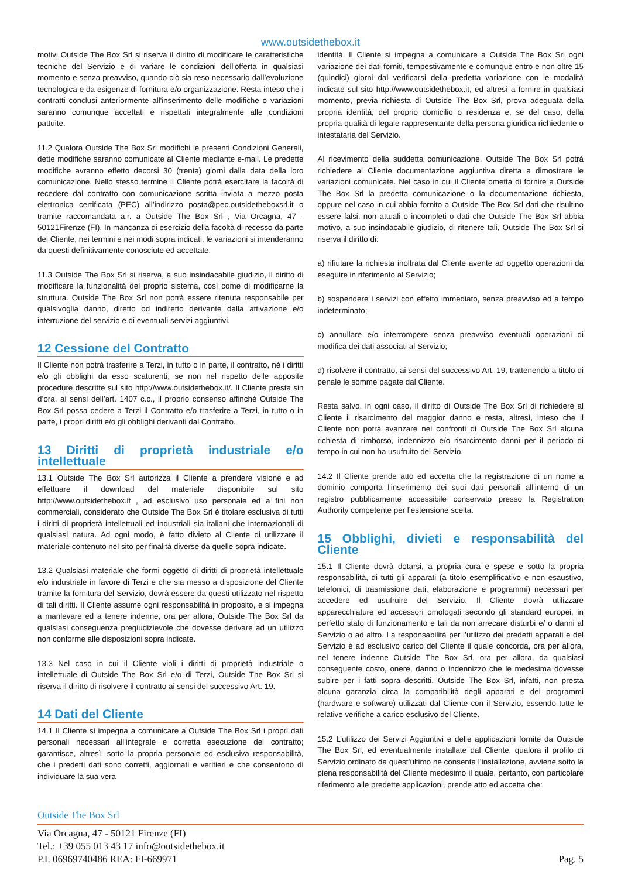www.outsidethebox.it
motivi Outside The Box Srl si riserva il diritto di modificare le caratteristiche tecniche del Servizio e di variare le condizioni dell'offerta in qualsiasi momento e senza preavviso, quando ciò sia reso necessario dall’evoluzione tecnologica e da esigenze di fornitura e/o organizzazione. Resta inteso che i contratti conclusi anteriormente all'inserimento delle modifiche o variazioni saranno comunque accettati e rispettati integralmente alle condizioni pattuite.
11.2 Qualora Outside The Box Srl modifichi le presenti Condizioni Generali, dette modifiche saranno comunicate al Cliente mediante e-mail. Le predette modifiche avranno effetto decorsi 30 (trenta) giorni dalla data della loro comunicazione. Nello stesso termine il Cliente potrà esercitare la facoltà di recedere dal contratto con comunicazione scritta inviata a mezzo posta elettronica certificata (PEC) all’indirizzo posta@pec.outsidetheboxsrl.it o tramite raccomandata a.r. a Outside The Box Srl , Via Orcagna, 47 - 50121Firenze (FI). In mancanza di esercizio della facoltà di recesso da parte del Cliente, nei termini e nei modi sopra indicati, le variazioni si intenderanno da questi definitivamente conosciute ed accettate.
11.3 Outside The Box Srl si riserva, a suo insindacabile giudizio, il diritto di modificare la funzionalità del proprio sistema, così come di modificarne la struttura. Outside The Box Srl non potrà essere ritenuta responsabile per qualsivoglia danno, diretto od indiretto derivante dalla attivazione e/o interruzione del servizio e di eventuali servizi aggiuntivi.
12 Cessione del Contratto
Il Cliente non potrà trasferire a Terzi, in tutto o in parte, il contratto, né i diritti e/o gli obblighi da esso scaturenti, se non nel rispetto delle apposite procedure descritte sul sito http://www.outsidethebox.it/. Il Cliente presta sin d’ora, ai sensi dell’art. 1407 c.c., il proprio consenso affinché Outside The Box Srl possa cedere a Terzi il Contratto e/o trasferire a Terzi, in tutto o in parte, i propri diritti e/o gli obblighi derivanti dal Contratto.
13 Diritti di proprietà industriale e/o intellettuale
13.1 Outside The Box Srl autorizza il Cliente a prendere visione e ad effettuare il download del materiale disponibile sul sito http://www.outsidethebox.it , ad esclusivo uso personale ed a fini non commerciali, considerato che Outside The Box Srl è titolare esclusiva di tutti i diritti di proprietà intellettuali ed industriali sia italiani che internazionali di qualsiasi natura. Ad ogni modo, è fatto divieto al Cliente di utilizzare il materiale contenuto nel sito per finalità diverse da quelle sopra indicate.
13.2 Qualsiasi materiale che formi oggetto di diritti di proprietà intellettuale e/o industriale in favore di Terzi e che sia messo a disposizione del Cliente tramite la fornitura del Servizio, dovrà essere da questi utilizzato nel rispetto di tali diritti. Il Cliente assume ogni responsabilità in proposito, e si impegna a manlevare ed a tenere indenne, ora per allora, Outside The Box Srl da qualsiasi conseguenza pregiudizievole che dovesse derivare ad un utilizzo non conforme alle disposizioni sopra indicate.
13.3 Nel caso in cui il Cliente violi i diritti di proprietà industriale o intellettuale di Outside The Box Srl e/o di Terzi, Outside The Box Srl si riserva il diritto di risolvere il contratto ai sensi del successivo Art. 19.
14 Dati del Cliente
14.1 Il Cliente si impegna a comunicare a Outside The Box Srl i propri dati personali necessari all'integrale e corretta esecuzione del contratto; garantisce, altresì, sotto la propria personale ed esclusiva responsabilità, che i predetti dati sono corretti, aggiornati e veritieri e che consentono di individuare la sua vera
identità. Il Cliente si impegna a comunicare a Outside The Box Srl ogni variazione dei dati forniti, tempestivamente e comunque entro e non oltre 15 (quindici) giorni dal verificarsi della predetta variazione con le modalità indicate sul sito http://www.outsidethebox.it, ed altresì a fornire in qualsiasi momento, previa richiesta di Outside The Box Srl, prova adeguata della propria identità, del proprio domicilio o residenza e, se del caso, della propria qualità di legale rappresentante della persona giuridica richiedente o intestataria del Servizio.
Al ricevimento della suddetta comunicazione, Outside The Box Srl potrà richiedere al Cliente documentazione aggiuntiva diretta a dimostrare le variazioni comunicate. Nel caso in cui il Cliente ometta di fornire a Outside The Box Srl la predetta comunicazione o la documentazione richiesta, oppure nel caso in cui abbia fornito a Outside The Box Srl dati che risultino essere falsi, non attuali o incompleti o dati che Outside The Box Srl abbia motivo, a suo insindacabile giudizio, di ritenere tali, Outside The Box Srl si riserva il diritto di:
a) rifiutare la richiesta inoltrata dal Cliente avente ad oggetto operazioni da eseguire in riferimento al Servizio;
b) sospendere i servizi con effetto immediato, senza preavviso ed a tempo indeterminato;
c) annullare e/o interrompere senza preavviso eventuali operazioni di modifica dei dati associati al Servizio;
d) risolvere il contratto, ai sensi del successivo Art. 19, trattenendo a titolo di penale le somme pagate dal Cliente.
Resta salvo, in ogni caso, il diritto di Outside The Box Srl di richiedere al Cliente il risarcimento del maggior danno e resta, altresì, inteso che il Cliente non potrà avanzare nei confronti di Outside The Box Srl alcuna richiesta di rimborso, indennizzo e/o risarcimento danni per il periodo di tempo in cui non ha usufruito del Servizio.
14.2 Il Cliente prende atto ed accetta che la registrazione di un nome a dominio comporta l'inserimento dei suoi dati personali all'interno di un registro pubblicamente accessibile conservato presso la Registration Authority competente per l’estensione scelta.
15 Obblighi, divieti e responsabilità del Cliente
15.1 Il Cliente dovrà dotarsi, a propria cura e spese e sotto la propria responsabilità, di tutti gli apparati (a titolo esemplificativo e non esaustivo, telefonici, di trasmissione dati, elaborazione e programmi) necessari per accedere ed usufruire del Servizio. Il Cliente dovrà utilizzare apparecchiature ed accessori omologati secondo gli standard europei, in perfetto stato di funzionamento e tali da non arrecare disturbi e/ o danni al Servizio o ad altro. La responsabilità per l’utilizzo dei predetti apparati e del Servizio è ad esclusivo carico del Cliente il quale concorda, ora per allora, nel tenere indenne Outside The Box Srl, ora per allora, da qualsiasi conseguente costo, onere, danno o indennizzo che le medesima dovesse subire per i fatti sopra descritti. Outside The Box Srl, infatti, non presta alcuna garanzia circa la compatibilità degli apparati e dei programmi (hardware e software) utilizzati dal Cliente con il Servizio, essendo tutte le relative verifiche a carico esclusivo del Cliente.
15.2 L’utilizzo dei Servizi Aggiuntivi e delle applicazioni fornite da Outside The Box Srl, ed eventualmente installate dal Cliente, qualora il profilo di Servizio ordinato da quest’ultimo ne consenta l’installazione, avviene sotto la piena responsabilità del Cliente medesimo il quale, pertanto, con particolare riferimento alle predette applicazioni, prende atto ed accetta che:
Outside The Box Srl
Via Orcagna, 47 - 50121 Firenze (FI)
Tel.: +39 055 013 43 17 info@outsidethebox.it
P.I. 06969740486 REA: FI-669971 Pag. 5